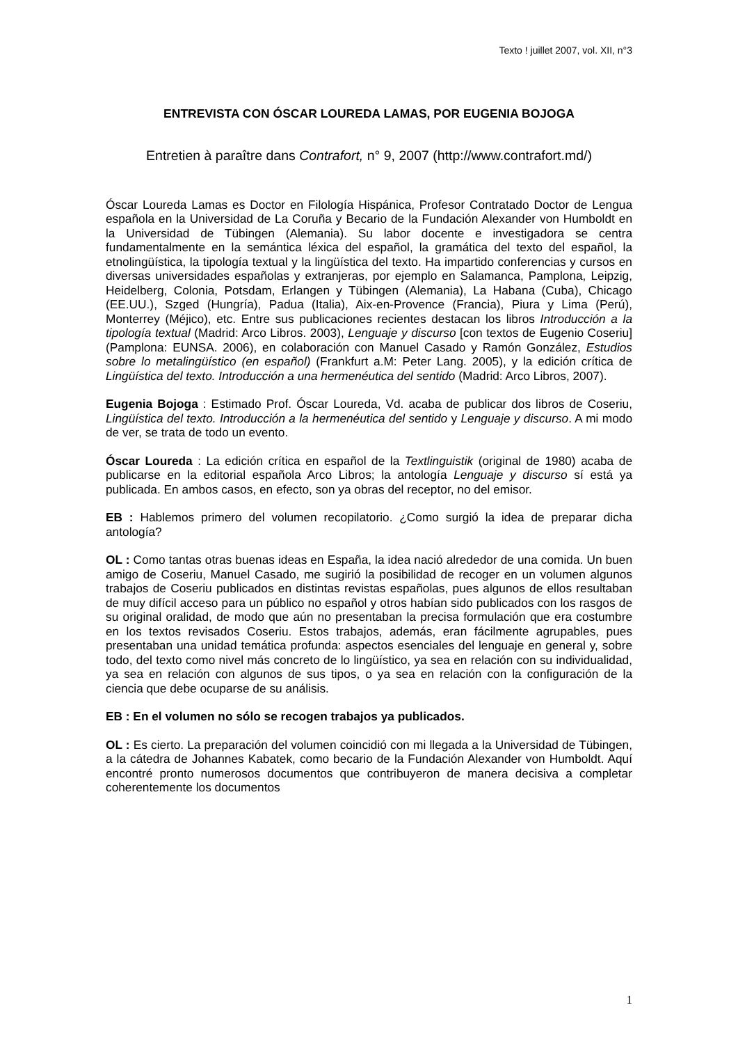Texto ! juillet 2007, vol. XII, n°3
ENTREVISTA CON ÓSCAR LOUREDA LAMAS, POR EUGENIA BOJOGA
Entretien à paraître dans Contrafort, n° 9, 2007 (http://www.contrafort.md/)
Óscar Loureda Lamas es Doctor en Filología Hispánica, Profesor Contratado Doctor de Lengua española en la Universidad de La Coruña y Becario de la Fundación Alexander von Humboldt en la Universidad de Tübingen (Alemania). Su labor docente e investigadora se centra fundamentalmente en la semántica léxica del español, la gramática del texto del español, la etnolingüística, la tipología textual y la lingüística del texto. Ha impartido conferencias y cursos en diversas universidades españolas y extranjeras, por ejemplo en Salamanca, Pamplona, Leipzig, Heidelberg, Colonia, Potsdam, Erlangen y Tübingen (Alemania), La Habana (Cuba), Chicago (EE.UU.), Szged (Hungría), Padua (Italia), Aix-en-Provence (Francia), Piura y Lima (Perú), Monterrey (Méjico), etc. Entre sus publicaciones recientes destacan los libros Introducción a la tipología textual (Madrid: Arco Libros. 2003), Lenguaje y discurso [con textos de Eugenio Coseriu] (Pamplona: EUNSA. 2006), en colaboración con Manuel Casado y Ramón González, Estudios sobre lo metalingüístico (en español) (Frankfurt a.M: Peter Lang. 2005), y la edición crítica de Lingüística del texto. Introducción a una hermenéutica del sentido (Madrid: Arco Libros, 2007).
Eugenia Bojoga : Estimado Prof. Óscar Loureda, Vd. acaba de publicar dos libros de Coseriu, Lingüística del texto. Introducción a la hermenéutica del sentido y Lenguaje y discurso. A mi modo de ver, se trata de todo un evento.
Óscar Loureda : La edición crítica en español de la Textlinguistik (original de 1980) acaba de publicarse en la editorial española Arco Libros; la antología Lenguaje y discurso sí está ya publicada. En ambos casos, en efecto, son ya obras del receptor, no del emisor.
EB : Hablemos primero del volumen recopilatorio. ¿Como surgió la idea de preparar dicha antología?
OL : Como tantas otras buenas ideas en España, la idea nació alrededor de una comida. Un buen amigo de Coseriu, Manuel Casado, me sugirió la posibilidad de recoger en un volumen algunos trabajos de Coseriu publicados en distintas revistas españolas, pues algunos de ellos resultaban de muy difícil acceso para un público no español y otros habían sido publicados con los rasgos de su original oralidad, de modo que aún no presentaban la precisa formulación que era costumbre en los textos revisados Coseriu. Estos trabajos, además, eran fácilmente agrupables, pues presentaban una unidad temática profunda: aspectos esenciales del lenguaje en general y, sobre todo, del texto como nivel más concreto de lo lingüístico, ya sea en relación con su individualidad, ya sea en relación con algunos de sus tipos, o ya sea en relación con la configuración de la ciencia que debe ocuparse de su análisis.
EB : En el volumen no sólo se recogen trabajos ya publicados.
OL : Es cierto. La preparación del volumen coincidió con mi llegada a la Universidad de Tübingen, a la cátedra de Johannes Kabatek, como becario de la Fundación Alexander von Humboldt. Aquí encontré pronto numerosos documentos que contribuyeron de manera decisiva a completar coherentemente los documentos
1